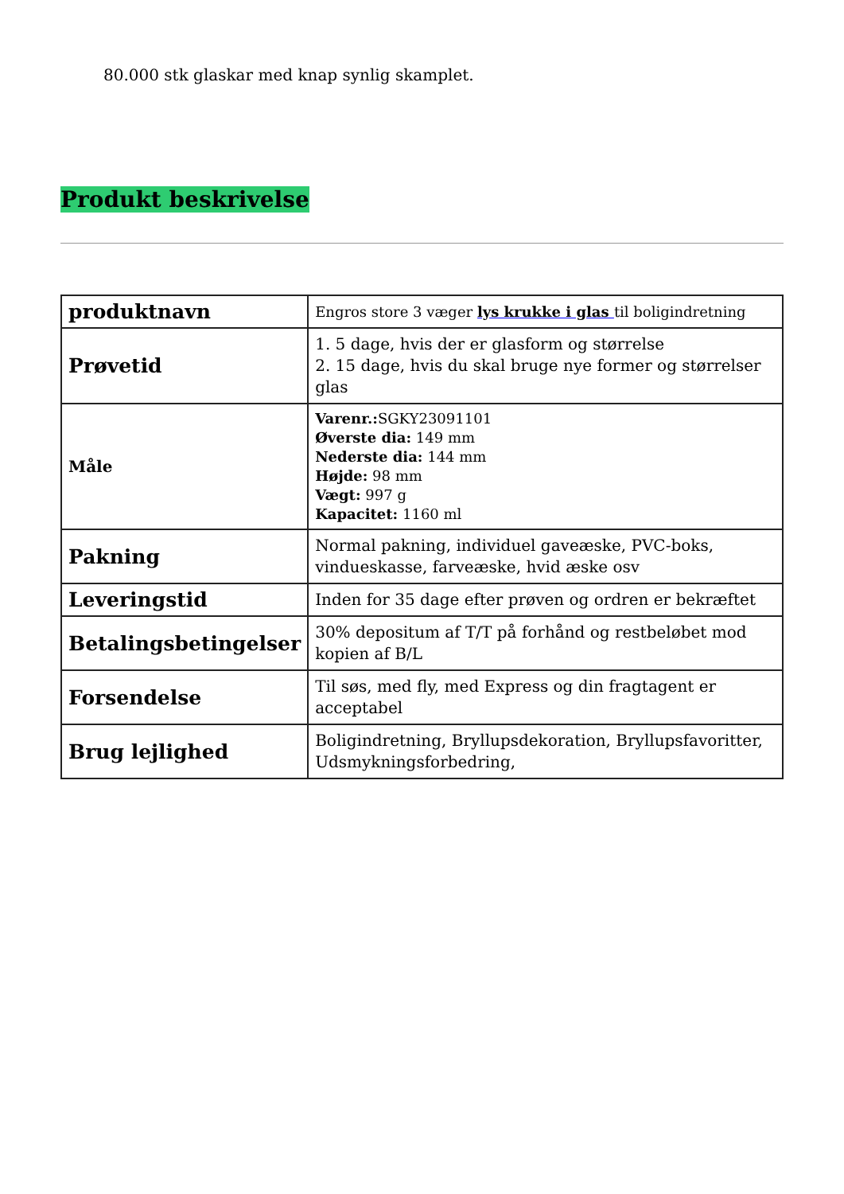80.000 stk glaskar med knap synlig skamplet.
Produkt beskrivelse
| produktnavn | Engros store 3 væger lys krukke i glas til boligindretning |
| Prøvetid | 1. 5 dage, hvis der er glasform og størrelse 2. 15 dage, hvis du skal bruge nye former og størrelser glas |
| Måle | Varenr.: SGKY23091101 Øverste dia: 149 mm Nederste dia: 144 mm Højde: 98 mm Vægt: 997 g Kapacitet: 1160 ml |
| Pakning | Normal pakning, individuel gaveæske, PVC-boks, vindueskasse, farveæske, hvid æske osv |
| Leveringstid | Inden for 35 dage efter prøven og ordren er bekræftet |
| Betalingsbetingelser | 30% depositum af T/T på forhånd og restbeløbet mod kopien af B/L |
| Forsendelse | Til søs, med fly, med Express og din fragtagent er acceptabel |
| Brug lejlighed | Boligindretning, Bryllupsdekoration, Bryllupsfavoritter, Udsmykningsforbedring, |